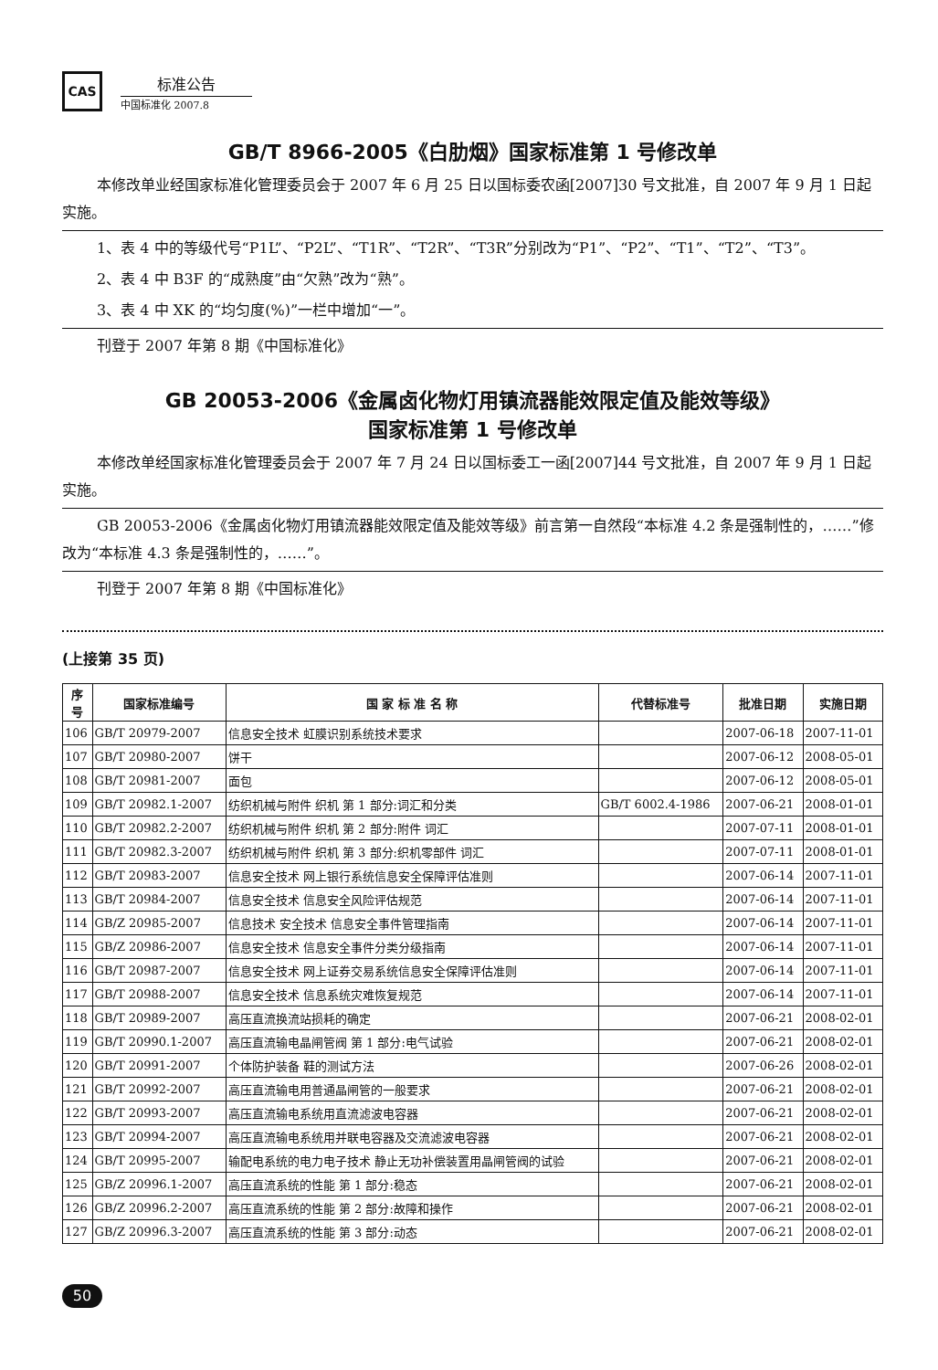CAS
标准公告
中国标准化 2007.8
GB/T 8966-2005《白肋烟》国家标准第 1 号修改单
本修改单业经国家标准化管理委员会于 2007 年 6 月 25 日以国标委农函[2007]30 号文批准，自 2007 年 9 月 1 日起实施。
1、表 4 中的等级代号“P1L”、“P2L”、“T1R”、“T2R”、“T3R”分别改为“P1”、“P2”、“T1”、“T2”、“T3”。
2、表 4 中 B3F 的“成熟度”由“欠熟”改为“熟”。
3、表 4 中 XK 的“均匀度(%)”一栏中增加“一”。
刊登于 2007 年第 8 期《中国标准化》
GB 20053-2006《金属卤化物灯用镇流器能效限定值及能效等级》
国家标准第 1 号修改单
本修改单经国家标准化管理委员会于 2007 年 7 月 24 日以国标委工一函[2007]44 号文批准，自 2007 年 9 月 1 日起实施。
GB 20053-2006《金属卤化物灯用镇流器能效限定值及能效等级》前言第一自然段“本标准 4.2 条是强制性的，……”修改为“本标准 4.3 条是强制性的，……”。
刊登于 2007 年第 8 期《中国标准化》
(上接第 35 页)
| 序 号 | 国家标准编号 | 国 家 标 准 名 称 | 代替标准号 | 批准日期 | 实施日期 |
| --- | --- | --- | --- | --- | --- |
| 106 | GB/T 20979-2007 | 信息安全技术 虹膜识别系统技术要求 | | 2007-06-18 | 2007-11-01 |
| 107 | GB/T 20980-2007 | 饼干 | | 2007-06-12 | 2008-05-01 |
| 108 | GB/T 20981-2007 | 面包 | | 2007-06-12 | 2008-05-01 |
| 109 | GB/T 20982.1-2007 | 纺织机械与附件 织机 第 1 部分:词汇和分类 | GB/T 6002.4-1986 | 2007-06-21 | 2008-01-01 |
| 110 | GB/T 20982.2-2007 | 纺织机械与附件 织机 第 2 部分:附件 词汇 | | 2007-07-11 | 2008-01-01 |
| 111 | GB/T 20982.3-2007 | 纺织机械与附件 织机 第 3 部分:织机零部件 词汇 | | 2007-07-11 | 2008-01-01 |
| 112 | GB/T 20983-2007 | 信息安全技术 网上银行系统信息安全保障评估准则 | | 2007-06-14 | 2007-11-01 |
| 113 | GB/T 20984-2007 | 信息安全技术 信息安全风险评估规范 | | 2007-06-14 | 2007-11-01 |
| 114 | GB/Z 20985-2007 | 信息技术 安全技术 信息安全事件管理指南 | | 2007-06-14 | 2007-11-01 |
| 115 | GB/Z 20986-2007 | 信息安全技术 信息安全事件分类分级指南 | | 2007-06-14 | 2007-11-01 |
| 116 | GB/T 20987-2007 | 信息安全技术 网上证券交易系统信息安全保障评估准则 | | 2007-06-14 | 2007-11-01 |
| 117 | GB/T 20988-2007 | 信息安全技术 信息系统灾难恢复规范 | | 2007-06-14 | 2007-11-01 |
| 118 | GB/T 20989-2007 | 高压直流换流站损耗的确定 | | 2007-06-21 | 2008-02-01 |
| 119 | GB/T 20990.1-2007 | 高压直流输电晶闸管阀 第 1 部分:电气试验 | | 2007-06-21 | 2008-02-01 |
| 120 | GB/T 20991-2007 | 个体防护装备 鞋的测试方法 | | 2007-06-26 | 2008-02-01 |
| 121 | GB/T 20992-2007 | 高压直流输电用普通晶闸管的一般要求 | | 2007-06-21 | 2008-02-01 |
| 122 | GB/T 20993-2007 | 高压直流输电系统用直流滤波电容器 | | 2007-06-21 | 2008-02-01 |
| 123 | GB/T 20994-2007 | 高压直流输电系统用并联电容器及交流滤波电容器 | | 2007-06-21 | 2008-02-01 |
| 124 | GB/T 20995-2007 | 输配电系统的电力电子技术 静止无功补偿装置用晶闸管阀的试验 | | 2007-06-21 | 2008-02-01 |
| 125 | GB/Z 20996.1-2007 | 高压直流系统的性能 第 1 部分:稳态 | | 2007-06-21 | 2008-02-01 |
| 126 | GB/Z 20996.2-2007 | 高压直流系统的性能 第 2 部分:故障和操作 | | 2007-06-21 | 2008-02-01 |
| 127 | GB/Z 20996.3-2007 | 高压直流系统的性能 第 3 部分:动态 | | 2007-06-21 | 2008-02-01 |
50